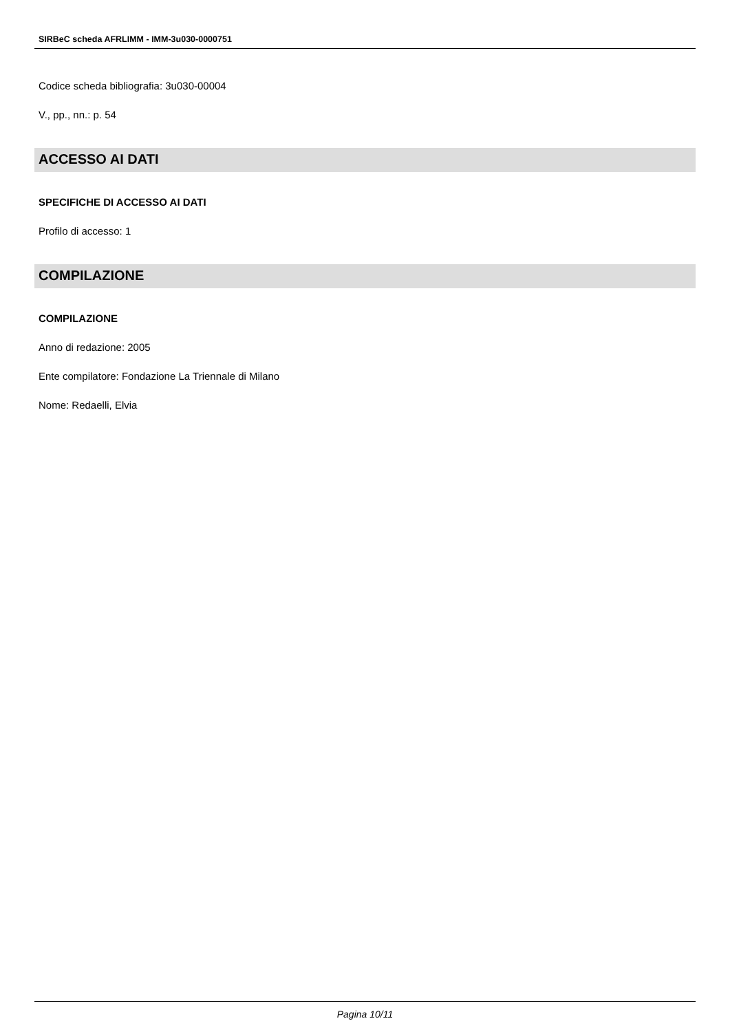SIRBeC scheda AFRLIMM - IMM-3u030-0000751
Codice scheda bibliografia: 3u030-00004
V., pp., nn.: p. 54
ACCESSO AI DATI
SPECIFICHE DI ACCESSO AI DATI
Profilo di accesso: 1
COMPILAZIONE
COMPILAZIONE
Anno di redazione: 2005
Ente compilatore: Fondazione La Triennale di Milano
Nome: Redaelli, Elvia
Pagina 10/11